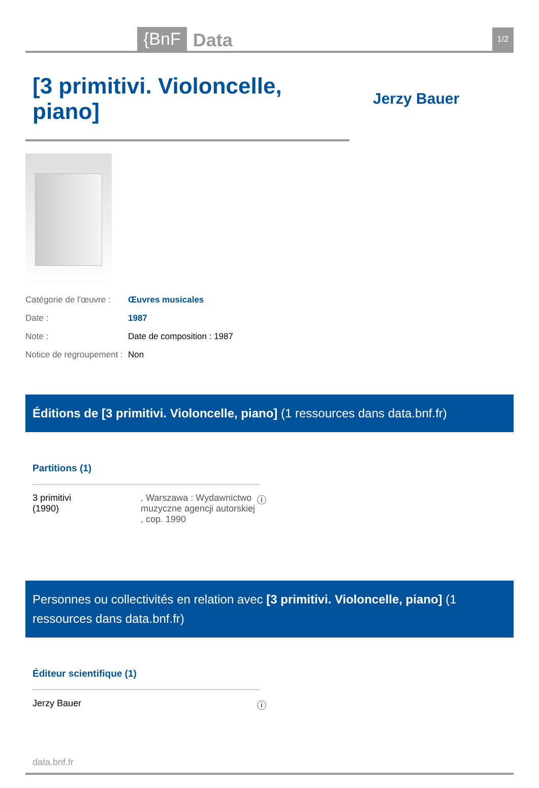{BnF Data 1/2
[3 primitivi. Violoncelle, piano]
Jerzy Bauer
| Catégorie de l'œuvre : | Œuvres musicales |
| Date : | 1987 |
| Note : | Date de composition : 1987 |
| Notice de regroupement : | Non |
Éditions de [3 primitivi. Violoncelle, piano] (1 ressources dans data.bnf.fr)
Partitions (1)
3 primitivi
(1990)
, Warszawa : Wydawnictwo muzyczne agencji autorskiej , cop. 1990
ⓘ
Personnes ou collectivités en relation avec [3 primitivi. Violoncelle, piano] (1 ressources dans data.bnf.fr)
Éditeur scientifique (1)
Jerzy Bauer ⓘ
data.bnf.fr